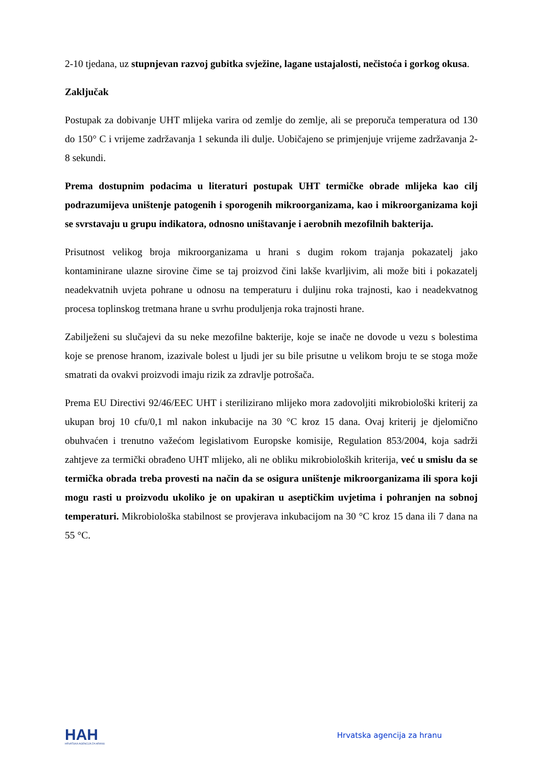2-10 tjedana, uz stupnjevan razvoj gubitka svježine, lagane ustajalosti, nečistoća i gorkog okusa.
Zaključak
Postupak za dobivanje UHT mlijeka varira od zemlje do zemlje, ali se preporuča temperatura od 130 do 150° C i vrijeme zadržavanja 1 sekunda ili dulje. Uobičajeno se primjenjuje vrijeme zadržavanja 2-8 sekundi.
Prema dostupnim podacima u literaturi postupak UHT termičke obrade mlijeka kao cilj podrazumijeva uništenje patogenih i sporogenih mikroorganizama, kao i mikroorganizama koji se svrstavaju u grupu indikatora, odnosno uništavanje i aerobnih mezofilnih bakterija.
Prisutnost velikog broja mikroorganizama u hrani s dugim rokom trajanja pokazatelj jako kontaminirane ulazne sirovine čime se taj proizvod čini lakše kvarljivim, ali može biti i pokazatelj neadekvatnih uvjeta pohrane u odnosu na temperaturu i duljinu roka trajnosti, kao i neadekvatnog procesa toplinskog tretmana hrane u svrhu produljenja roka trajnosti hrane.
Zabilježeni su slučajevi da su neke mezofilne bakterije, koje se inače ne dovode u vezu s bolestima koje se prenose hranom, izazivale bolest u ljudi jer su bile prisutne u velikom broju te se stoga može smatrati da ovakvi proizvodi imaju rizik za zdravlje potrošača.
Prema EU Directivi 92/46/EEC UHT i sterilizirano mlijeko mora zadovoljiti mikrobiološki kriterij za ukupan broj 10 cfu/0,1 ml nakon inkubacije na 30 °C kroz 15 dana. Ovaj kriterij je djelomično obuhvaćen i trenutno važećom legislativom Europske komisije, Regulation 853/2004, koja sadrži zahtjeve za termički obrađeno UHT mlijeko, ali ne obliku mikrobioloških kriterija, već u smislu da se termička obrada treba provesti na način da se osigura uništenje mikroorganizama ili spora koji mogu rasti u proizvodu ukoliko je on upakiran u aseptičkim uvjetima i pohranjen na sobnoj temperaturi. Mikrobiološka stabilnost se provjerava inkubacijom na 30 °C kroz 15 dana ili 7 dana na 55 °C.
HAH
HRVATSKA AGENCIJA ZA HRANU
Hrvatska agencija za hranu